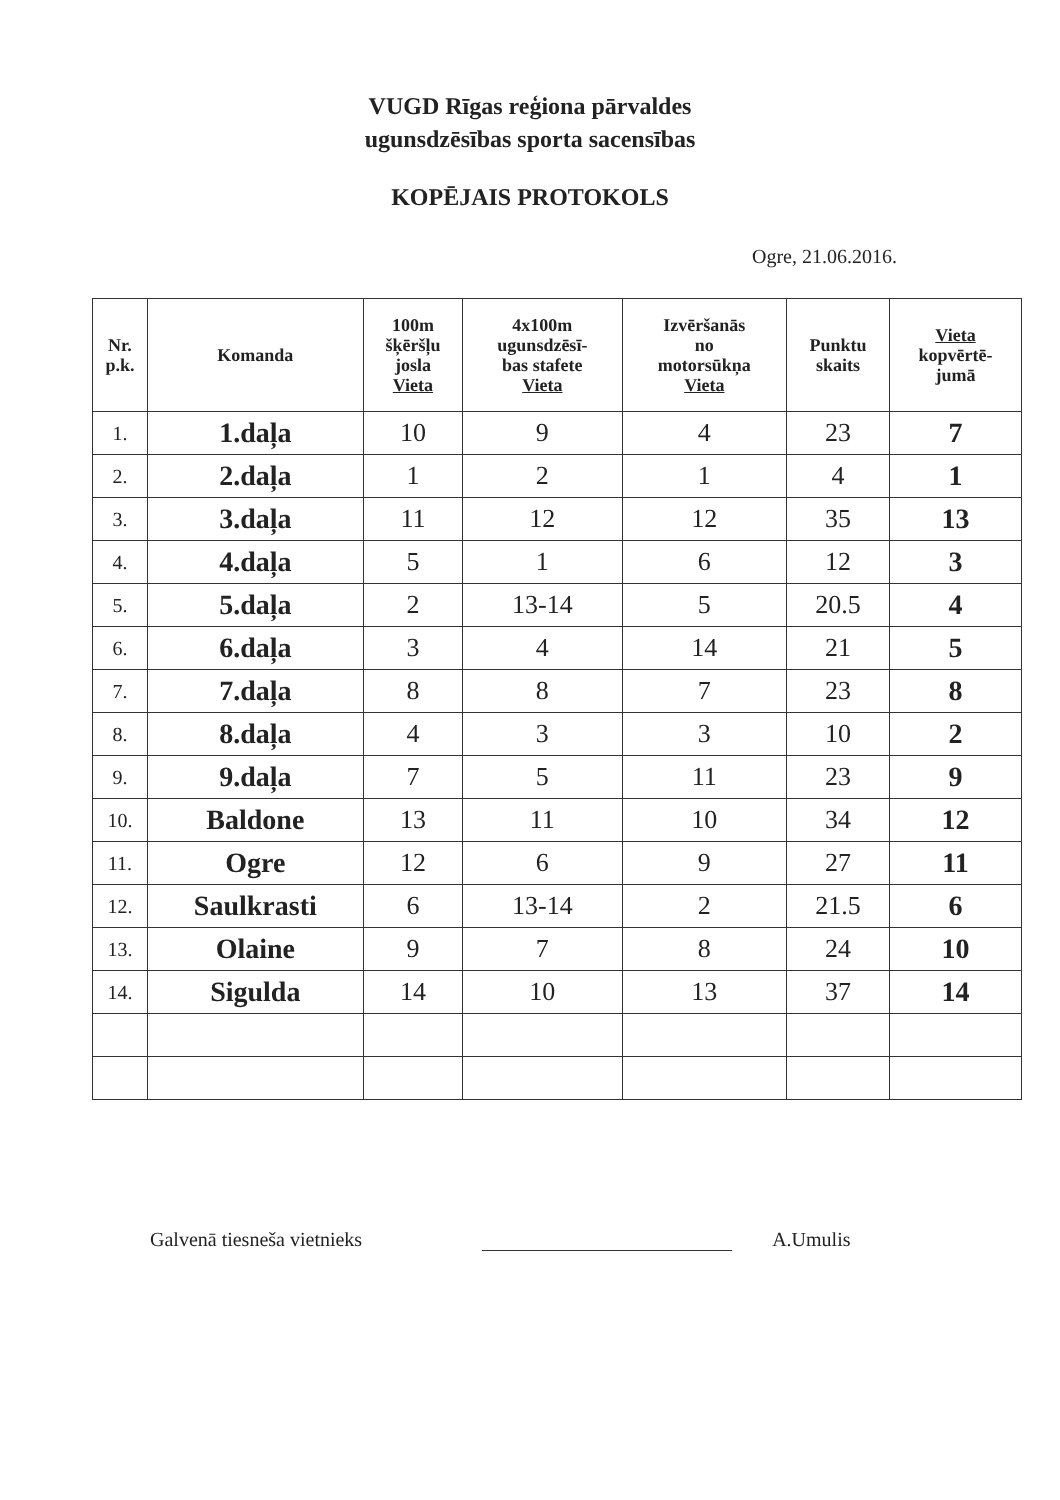VUGD Rīgas reģiona pārvaldes
ugunsdzēsības sporta sacensības
KOPĒJAIS PROTOKOLS
Ogre, 21.06.2016.
| Nr. p.k. | Komanda | 100m šķēršļu josla Vieta | 4x100m ugunsdzēsī- bas stafete Vieta | Izvēršanās no motorsūkņa Vieta | Punktu skaits | Vieta kopvērtē- jumā |
| --- | --- | --- | --- | --- | --- | --- |
| 1. | 1.daļa | 10 | 9 | 4 | 23 | 7 |
| 2. | 2.daļa | 1 | 2 | 1 | 4 | 1 |
| 3. | 3.daļa | 11 | 12 | 12 | 35 | 13 |
| 4. | 4.daļa | 5 | 1 | 6 | 12 | 3 |
| 5. | 5.daļa | 2 | 13-14 | 5 | 20.5 | 4 |
| 6. | 6.daļa | 3 | 4 | 14 | 21 | 5 |
| 7. | 7.daļa | 8 | 8 | 7 | 23 | 8 |
| 8. | 8.daļa | 4 | 3 | 3 | 10 | 2 |
| 9. | 9.daļa | 7 | 5 | 11 | 23 | 9 |
| 10. | Baldone | 13 | 11 | 10 | 34 | 12 |
| 11. | Ogre | 12 | 6 | 9 | 27 | 11 |
| 12. | Saulkrasti | 6 | 13-14 | 2 | 21.5 | 6 |
| 13. | Olaine | 9 | 7 | 8 | 24 | 10 |
| 14. | Sigulda | 14 | 10 | 13 | 37 | 14 |
Galvenā tiesneša vietnieks
A.Umulis